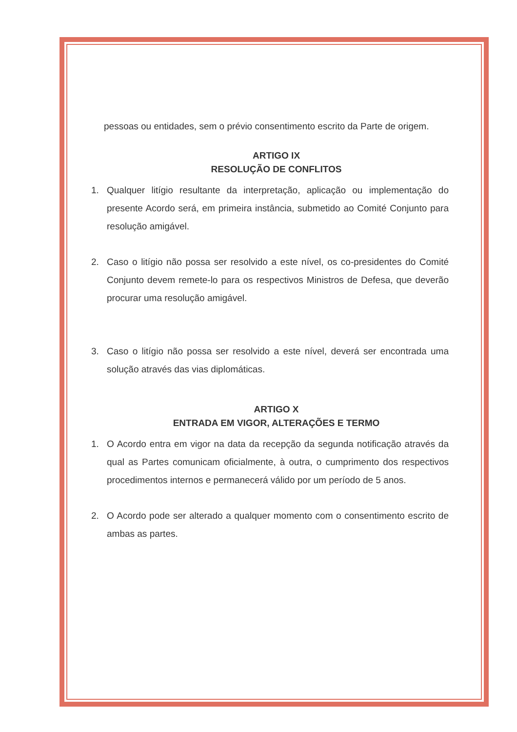pessoas ou entidades, sem o prévio consentimento escrito da Parte de origem.
ARTIGO IX
RESOLUÇÃO DE CONFLITOS
1. Qualquer litígio resultante da interpretação, aplicação ou implementação do presente Acordo será, em primeira instância, submetido ao Comité Conjunto para resolução amigável.
2. Caso o litígio não possa ser resolvido a este nível, os co-presidentes do Comité Conjunto devem remete-lo para os respectivos Ministros de Defesa, que deverão procurar uma resolução amigável.
3. Caso o litígio não possa ser resolvido a este nível, deverá ser encontrada uma solução através das vias diplomáticas.
ARTIGO X
ENTRADA EM VIGOR, ALTERAÇÕES E TERMO
1. O Acordo entra em vigor na data da recepção da segunda notificação através da qual as Partes comunicam oficialmente, à outra, o cumprimento dos respectivos procedimentos internos e permanecerá válido por um período de 5 anos.
2. O Acordo pode ser alterado a qualquer momento com o consentimento escrito de ambas as partes.